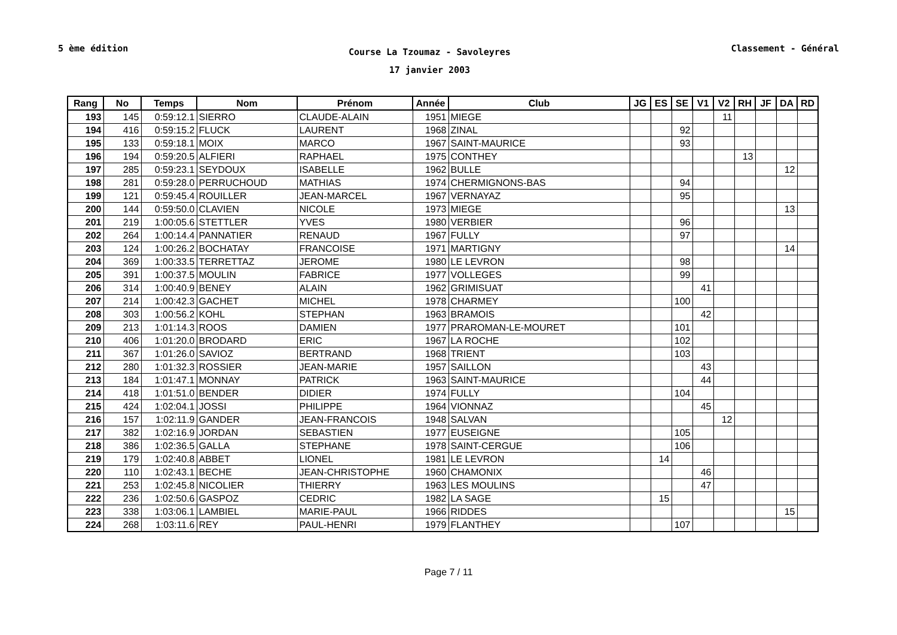5 ème édition
Course La Tzoumaz - Savoleyres
17 janvier 2003
Classement - Général
| Rang | No | Temps | Nom | Prénom | Année | Club | JG | ES | SE | V1 | V2 | RH | JF | DA | RD |
| --- | --- | --- | --- | --- | --- | --- | --- | --- | --- | --- | --- | --- | --- | --- | --- |
| 193 | 145 | 0:59:12.1 | SIERRO | CLAUDE-ALAIN | 1951 | MIEGE | | | | | 11 | | | | |
| 194 | 416 | 0:59:15.2 | FLUCK | LAURENT | 1968 | ZINAL | | | 92 | | | | | | |
| 195 | 133 | 0:59:18.1 | MOIX | MARCO | 1967 | SAINT-MAURICE | | | 93 | | | | | | |
| 196 | 194 | 0:59:20.5 | ALFIERI | RAPHAEL | 1975 | CONTHEY | | | | | | 13 | | | |
| 197 | 285 | 0:59:23.1 | SEYDOUX | ISABELLE | 1962 | BULLE | | | | | | | | 12 | |
| 198 | 281 | 0:59:28.0 | PERRUCHOUD | MATHIAS | 1974 | CHERMIGNONS-BAS | | | 94 | | | | | | |
| 199 | 121 | 0:59:45.4 | ROUILLER | JEAN-MARCEL | 1967 | VERNAYAZ | | | 95 | | | | | | |
| 200 | 144 | 0:59:50.0 | CLAVIEN | NICOLE | 1973 | MIEGE | | | | | | | | 13 | |
| 201 | 219 | 1:00:05.6 | STETTLER | YVES | 1980 | VERBIER | | | 96 | | | | | | |
| 202 | 264 | 1:00:14.4 | PANNATIER | RENAUD | 1967 | FULLY | | | 97 | | | | | | |
| 203 | 124 | 1:00:26.2 | BOCHATAY | FRANCOISE | 1971 | MARTIGNY | | | | | | | | 14 | |
| 204 | 369 | 1:00:33.5 | TERRETTAZ | JEROME | 1980 | LE LEVRON | | | 98 | | | | | | |
| 205 | 391 | 1:00:37.5 | MOULIN | FABRICE | 1977 | VOLLEGES | | | 99 | | | | | | |
| 206 | 314 | 1:00:40.9 | BENEY | ALAIN | 1962 | GRIMISUAT | | | | 41 | | | | | |
| 207 | 214 | 1:00:42.3 | GACHET | MICHEL | 1978 | CHARMEY | | | 100 | | | | | | |
| 208 | 303 | 1:00:56.2 | KOHL | STEPHAN | 1963 | BRAMOIS | | | | 42 | | | | | |
| 209 | 213 | 1:01:14.3 | ROOS | DAMIEN | 1977 | PRAROMAN-LE-MOURET | | | 101 | | | | | | |
| 210 | 406 | 1:01:20.0 | BRODARD | ERIC | 1967 | LA ROCHE | | | 102 | | | | | | |
| 211 | 367 | 1:01:26.0 | SAVIOZ | BERTRAND | 1968 | TRIENT | | | 103 | | | | | | |
| 212 | 280 | 1:01:32.3 | ROSSIER | JEAN-MARIE | 1957 | SAILLON | | | | 43 | | | | | |
| 213 | 184 | 1:01:47.1 | MONNAY | PATRICK | 1963 | SAINT-MAURICE | | | | 44 | | | | | |
| 214 | 418 | 1:01:51.0 | BENDER | DIDIER | 1974 | FULLY | | | 104 | | | | | | |
| 215 | 424 | 1:02:04.1 | JOSSI | PHILIPPE | 1964 | VIONNAZ | | | | 45 | | | | | |
| 216 | 157 | 1:02:11.9 | GANDER | JEAN-FRANCOIS | 1948 | SALVAN | | | | | 12 | | | | |
| 217 | 382 | 1:02:16.9 | JORDAN | SEBASTIEN | 1977 | EUSEIGNE | | | 105 | | | | | | |
| 218 | 386 | 1:02:36.5 | GALLA | STEPHANE | 1978 | SAINT-CERGUE | | | 106 | | | | | | |
| 219 | 179 | 1:02:40.8 | ABBET | LIONEL | 1981 | LE LEVRON | | 14 | | | | | | | |
| 220 | 110 | 1:02:43.1 | BECHE | JEAN-CHRISTOPHE | 1960 | CHAMONIX | | | | 46 | | | | | |
| 221 | 253 | 1:02:45.8 | NICOLIER | THIERRY | 1963 | LES MOULINS | | | | 47 | | | | | |
| 222 | 236 | 1:02:50.6 | GASPOZ | CEDRIC | 1982 | LA SAGE | | 15 | | | | | | | |
| 223 | 338 | 1:03:06.1 | LAMBIEL | MARIE-PAUL | 1966 | RIDDES | | | | | | | | 15 | |
| 224 | 268 | 1:03:11.6 | REY | PAUL-HENRI | 1979 | FLANTHEY | | | 107 | | | | | | |
Page 7 / 11